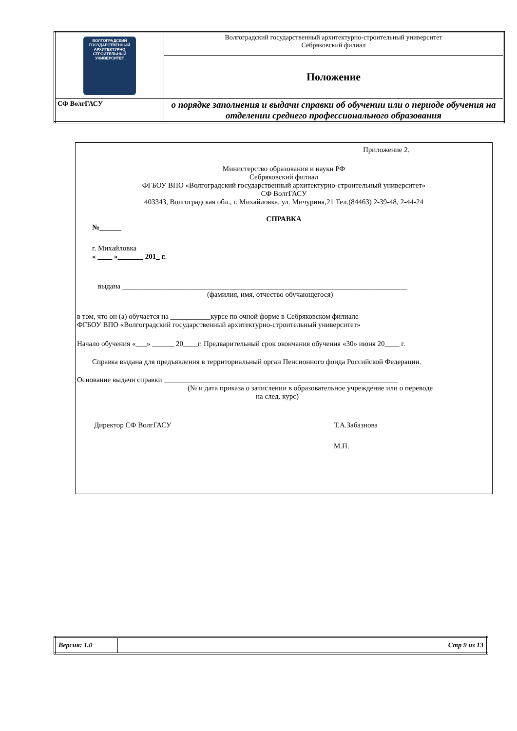| ВОЛГОГРАДСКИЙ ГОСУДАРСТВЕННЫЙ АРХИТЕКТУРНО СТРОИТЕЛЬНЫЙ УНИВЕРСИТЕТ | Волгоградский государственный архитектурно-строительный университет Себряковский филиал |
| | Положение |
| СФ ВолгГАСУ | о порядке заполнения и выдачи справки об обучении или о периоде обучения на отделении среднего профессионального образования |
Приложение 2.
Министерство образования и науки РФ
Себряковский филиал
ФГБОУ ВПО «Волгоградский государственный архитектурно-строительный университет»
СФ ВолгГАСУ
403343, Волгоградская обл., г. Михайловка, ул. Мичурина,21 Тел.(84463) 2-39-48, 2-44-24
СПРАВКА
№______
г. Михайловка
« ____ »_______ 201_ г.
выдана ______________________________________________________________________________
(фамилия, имя, отчество обучающегося)
в том, что он (а) обучается на ___________курсе по очной форме в Себряковском филиале
ФГБОУ ВПО «Волгоградский государственный архитектурно-строительный университет»
Начало обучения «___» ______ 20____г. Предварительный срок окончания обучения «30» июня 20____ г.
Справка выдана для предъявления в территориальный орган Пенсионного фонда Российской Федерации.
Основание выдачи справки ________________________________________________________________
(№ и дата приказа о зачислении в образовательное учреждение или о переводе
на след. курс)
Директор СФ ВолгГАСУ Т.А.Забазнова
М.П.
| Версия: 1.0 | | Стр 9 из 13 |